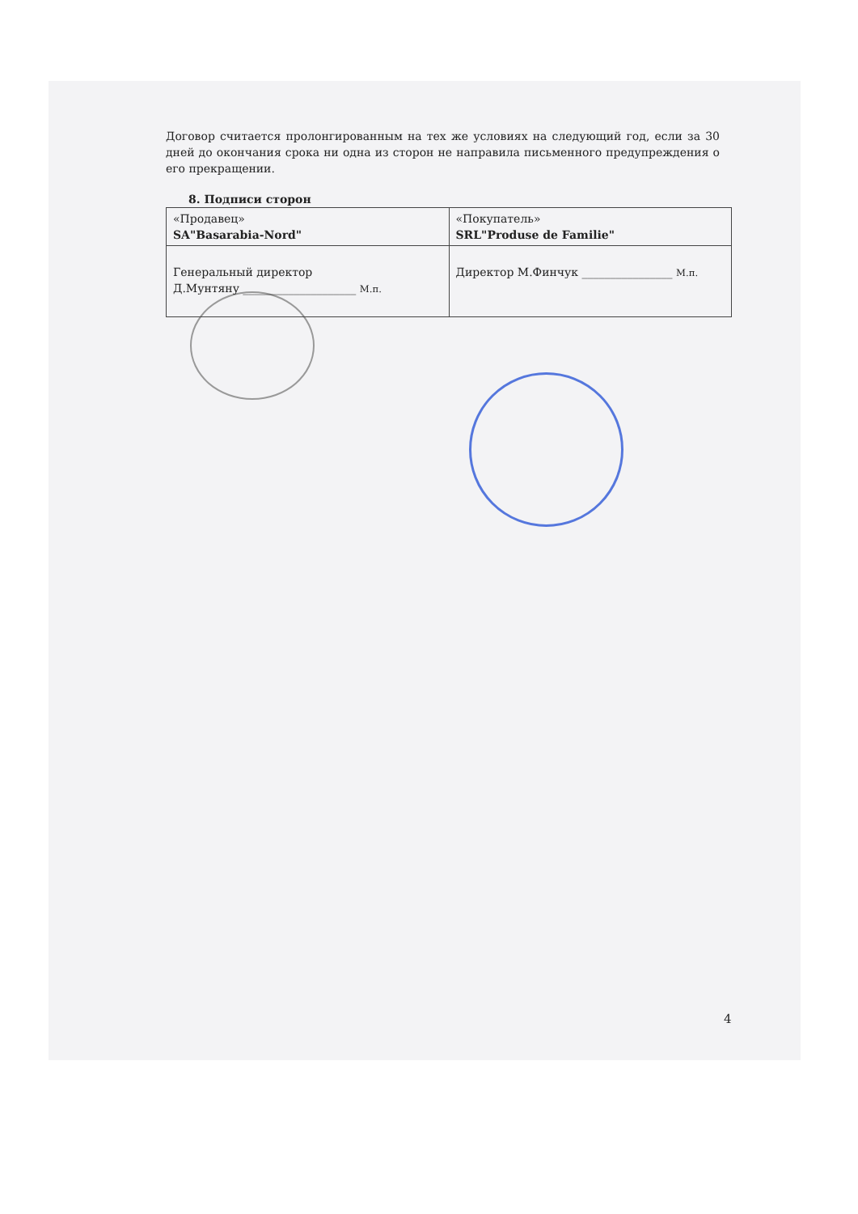Договор считается пролонгированным на тех же условиях на следующий год, если за 30 дней до окончания срока ни одна из сторон не направила письменного предупреждения о его прекращении.
8. Подписи сторон
| «Продавец» SA"Basarabia-Nord" | «Покупатель» SRL"Produse de Familie" |
| Генеральный директор Д.Мунтяну ____________________ М.п. | Директор М.Финчук ________________ М.п. |
4